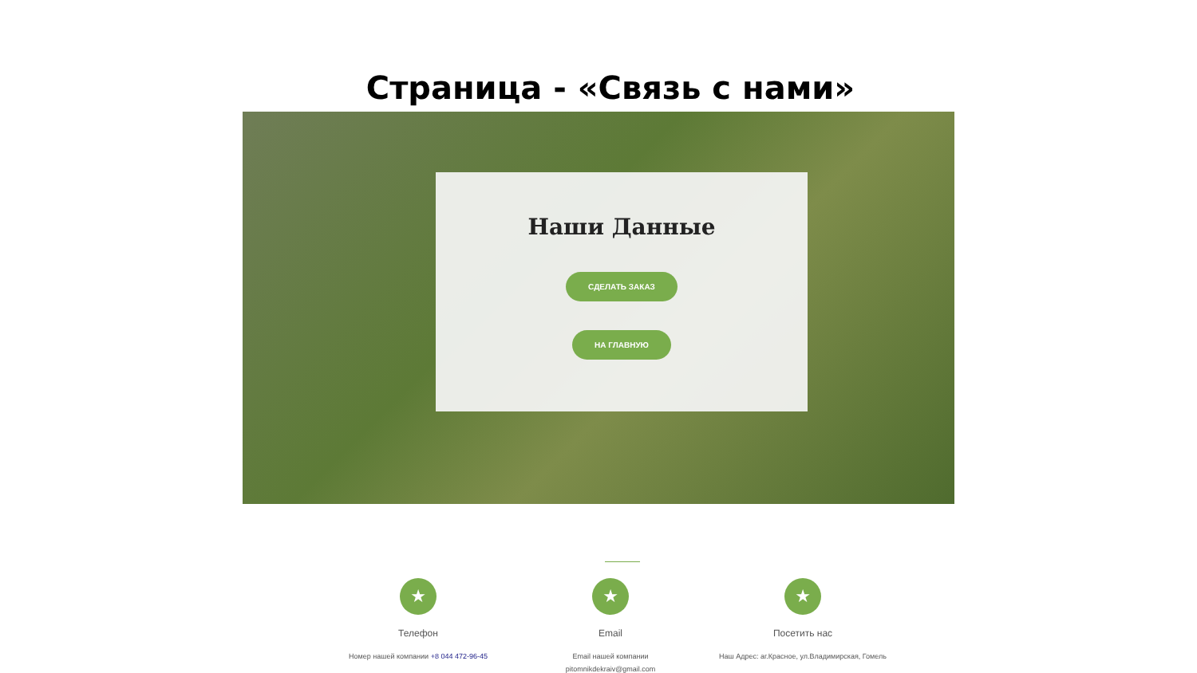Страница - «Связь с нами»
Наши Данные
СДЕЛАТЬ ЗАКАЗ
НА ГЛАВНУЮ
★
Телефон
Номер нашей компании +8 044 472-96-45
★
Email
Email нашей компании
pitomnikdekraiv@gmail.com
★
Посетить нас
Наш Адрес: аг.Красное, ул.Владимирская, Гомель